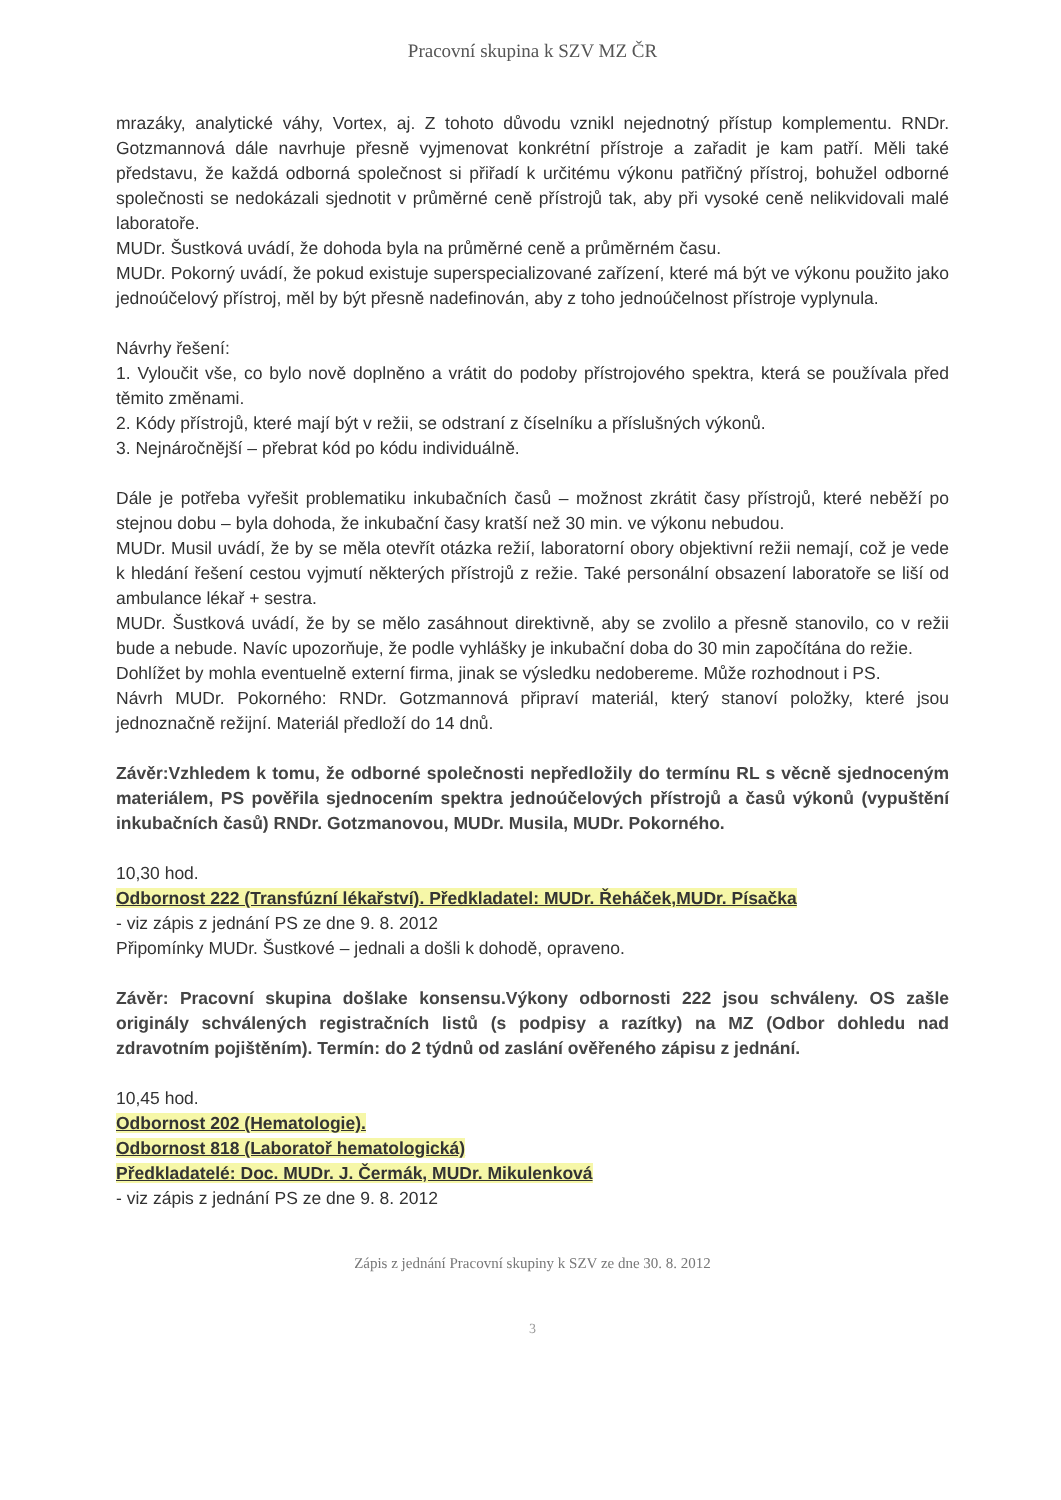Pracovní skupina k SZV MZ ČR
mrazáky, analytické váhy, Vortex, aj. Z tohoto důvodu vznikl nejednotný přístup komplementu. RNDr. Gotzmannová dále navrhuje přesně vyjmenovat konkrétní přístroje a zařadit je kam patří. Měli také představu, že každá odborná společnost si přiřadí k určitému výkonu patřičný přístroj, bohužel odborné společnosti se nedokázali sjednotit v průměrné ceně přístrojů tak, aby při vysoké ceně nelikvidovali malé laboratoře.
MUDr. Šustková uvádí, že dohoda byla na průměrné ceně a průměrném času.
MUDr. Pokorný uvádí, že pokud existuje superspecializované zařízení, které má být ve výkonu použito jako jednoúčelový přístroj, měl by být přesně nadefinován, aby z toho jednoúčelnost přístroje vyplynula.
Návrhy řešení:
1. Vyloučit vše, co bylo nově doplněno a vrátit do podoby přístrojového spektra, která se používala před těmito změnami.
2. Kódy přístrojů, které mají být v režii, se odstraní z číselníku a příslušných výkonů.
3. Nejnáročnější – přebrat kód po kódu individuálně.
Dále je potřeba vyřešit problematiku inkubačních časů – možnost zkrátit časy přístrojů, které neběží po stejnou dobu – byla dohoda, že inkubační časy kratší než 30 min. ve výkonu nebudou.
MUDr. Musil uvádí, že by se měla otevřít otázka režií, laboratorní obory objektivní režii nemají, což je vede k hledání řešení cestou vyjmutí některých přístrojů z režie. Také personální obsazení laboratoře se liší od ambulance lékař + sestra.
MUDr. Šustková uvádí, že by se mělo zasáhnout direktivně, aby se zvolilo a přesně stanovilo, co v režii bude a nebude. Navíc upozorňuje, že podle vyhlášky je inkubační doba do 30 min započítána do režie.
Dohlížet by mohla eventuelně externí firma, jinak se výsledku nedobereme. Může rozhodnout i PS.
Návrh MUDr. Pokorného: RNDr. Gotzmannová připraví materiál, který stanoví položky, které jsou jednoznačně režijní. Materiál předloží do 14 dnů.
Závěr:Vzhledem k tomu, že odborné společnosti nepředložily do termínu RL s věcně sjednoceným materiálem, PS pověřila sjednocením spektra jednoúčelových přístrojů a časů výkonů (vypuštění inkubačních časů) RNDr. Gotzmanovou, MUDr. Musila, MUDr. Pokorného.
10,30 hod.
Odbornost 222 (Transfúzní lékařství). Předkladatel: MUDr. Řeháček,MUDr. Písačka
- viz zápis z jednání PS ze dne 9. 8. 2012
Připomínky MUDr. Šustkové – jednali a došli k dohodě, opraveno.
Závěr: Pracovní skupina došlake konsensu.Výkony odbornosti 222 jsou schváleny. OS zašle originály schválených registračních listů (s podpisy a razítky) na MZ (Odbor dohledu nad zdravotním pojištěním). Termín: do 2 týdnů od zaslání ověřeného zápisu z jednání.
10,45 hod.
Odbornost 202 (Hematologie).
Odbornost 818 (Laboratoř hematologická)
Předkladatelé: Doc. MUDr. J. Čermák, MUDr. Mikulenková
- viz zápis z jednání PS ze dne 9. 8. 2012
Zápis z jednání Pracovní skupiny k SZV ze dne 30. 8. 2012
3